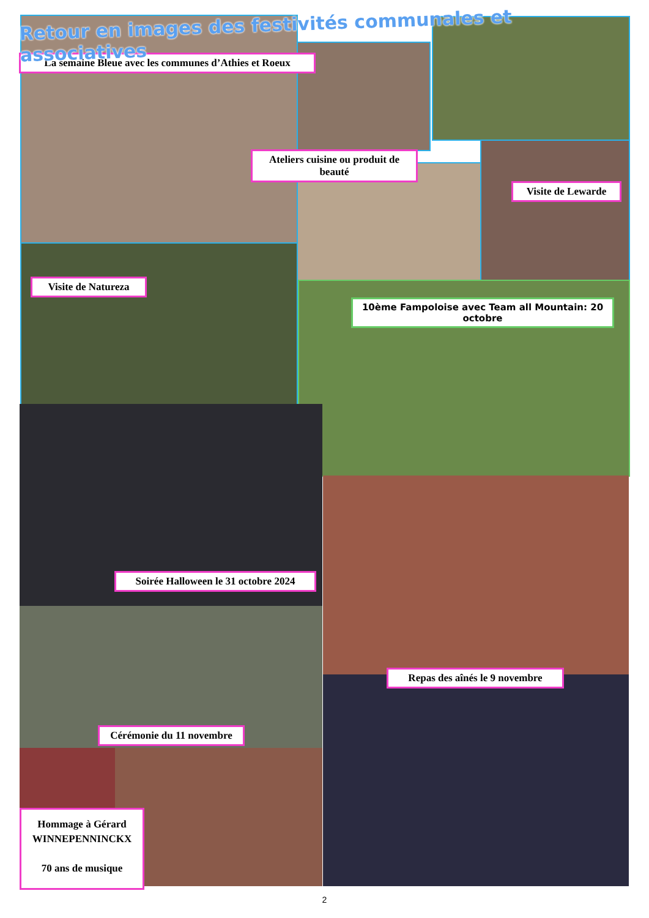Retour en images des festivités communales et associatives
La semaine Bleue avec les communes d’Athies et Roeux
Ateliers cuisine ou produit de beauté
Visite de Lewarde
Visite de Natureza
10ème Fampoloise avec Team all Mountain: 20 octobre
Soirée Halloween le 31 octobre 2024
Repas des aînés le 9 novembre
Cérémonie du 11 novembre
Hommage à Gérard WINNEPENNINCKX
70 ans de musique
2